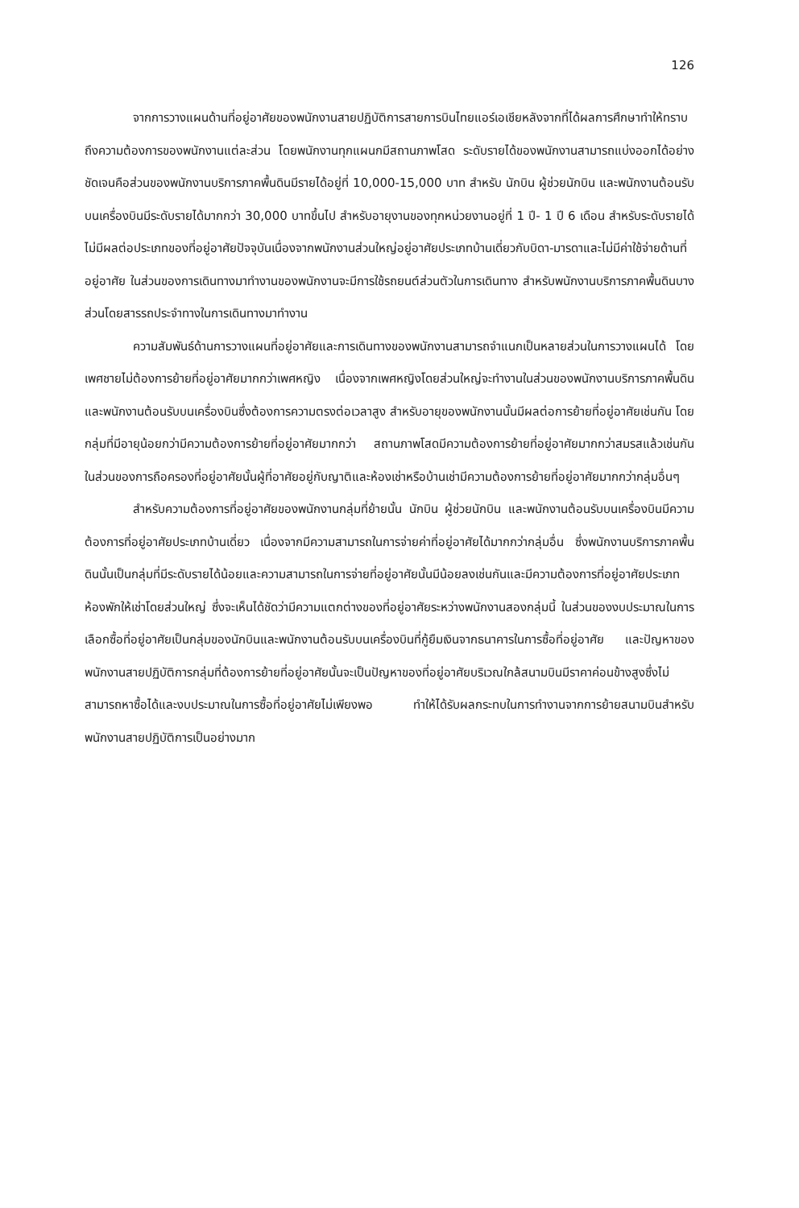126
จากการวางแผนด้านที่อยู่อาศัยของพนักงานสายปฏิบัติการสายการบินไทยแอร์เอเชียหลังจากที่ได้ผลการศึกษาทำให้ทราบถึงความต้องการของพนักงานแต่ละส่วน โดยพนักงานทุกแผนกมีสถานภาพโสด ระดับรายได้ของพนักงานสามารถแบ่งออกได้อย่างชัดเจนคือส่วนของพนักงานบริการภาคพื้นดินมีรายได้อยู่ที่ 10,000-15,000 บาท สำหรับ นักบิน ผู้ช่วยนักบิน และพนักงานต้อนรับบนเครื่องบินมีระดับรายได้มากกว่า 30,000 บาทขึ้นไป สำหรับอายุงานของทุกหน่วยงานอยู่ที่ 1 ปี- 1 ปี 6 เดือน สำหรับระดับรายได้ไม่มีผลต่อประเภทของที่อยู่อาศัยปัจจุบันเนื่องจากพนักงานส่วนใหญ่อยู่อาศัยประเภทบ้านเดี่ยวกับบิดา-มารดาและไม่มีค่าใช้จ่ายด้านที่อยู่อาศัย ในส่วนของการเดินทางมาทำงานของพนักงานจะมีการใช้รถยนต์ส่วนตัวในการเดินทาง สำหรับพนักงานบริการภาคพื้นดินบางส่วนโดยสารรถประจำทางในการเดินทางมาทำงาน
ความสัมพันธ์ด้านการวางแผนที่อยู่อาศัยและการเดินทางของพนักงานสามารถจำแนกเป็นหลายส่วนในการวางแผนได้ โดยเพศชายไม่ต้องการย้ายที่อยู่อาศัยมากกว่าเพศหญิง เนื่องจากเพศหญิงโดยส่วนใหญ่จะทำงานในส่วนของพนักงานบริการภาคพื้นดิน และพนักงานต้อนรับบนเครื่องบินซึ่งต้องการความตรงต่อเวลาสูง สำหรับอายุของพนักงานนั้นมีผลต่อการย้ายที่อยู่อาศัยเช่นกัน โดยกลุ่มที่มีอายุน้อยกว่ามีความต้องการย้ายที่อยู่อาศัยมากกว่า สถานภาพโสดมีความต้องการย้ายที่อยู่อาศัยมากกว่าสมรสแล้วเช่นกัน ในส่วนของการถือครองที่อยู่อาศัยนั้นผู้ที่อาศัยอยู่กับญาติและห้องเช่าหรือบ้านเช่ามีความต้องการย้ายที่อยู่อาศัยมากกว่ากลุ่มอื่นๆ
สำหรับความต้องการที่อยู่อาศัยของพนักงานกลุ่มที่ย้ายนั้น นักบิน ผู้ช่วยนักบิน และพนักงานต้อนรับบนเครื่องบินมีความต้องการที่อยู่อาศัยประเภทบ้านเดี่ยว เนื่องจากมีความสามารถในการจ่ายค่าที่อยู่อาศัยได้มากกว่ากลุ่มอื่น ซึ่งพนักงานบริการภาคพื้นดินนั้นเป็นกลุ่มที่มีระดับรายได้น้อยและความสามารถในการจ่ายที่อยู่อาศัยนั้นมีน้อยลงเช่นกันและมีความต้องการที่อยู่อาศัยประเภท ห้องพักให้เช่าโดยส่วนใหญ่ ซึ่งจะเห็นได้ชัดว่ามีความแตกต่างของที่อยู่อาศัยระหว่างพนักงานสองกลุ่มนี้ ในส่วนของงบประมาณในการเลือกซื้อที่อยู่อาศัยเป็นกลุ่มของนักบินและพนักงานต้อนรับบนเครื่องบินที่กู้ยืมเงินจากธนาคารในการซื้อที่อยู่อาศัย และปัญหาของพนักงานสายปฏิบัติการกลุ่มที่ต้องการย้ายที่อยู่อาศัยนั้นจะเป็นปัญหาของที่อยู่อาศัยบริเวณใกล้สนามบินมีราคาค่อนข้างสูงซึ่งไม่สามารถหาซื้อได้และงบประมาณในการซื้อที่อยู่อาศัยไม่เพียงพอ ทำให้ได้รับผลกระทบในการทำงานจากการย้ายสนามบินสำหรับพนักงานสายปฏิบัติการเป็นอย่างมาก